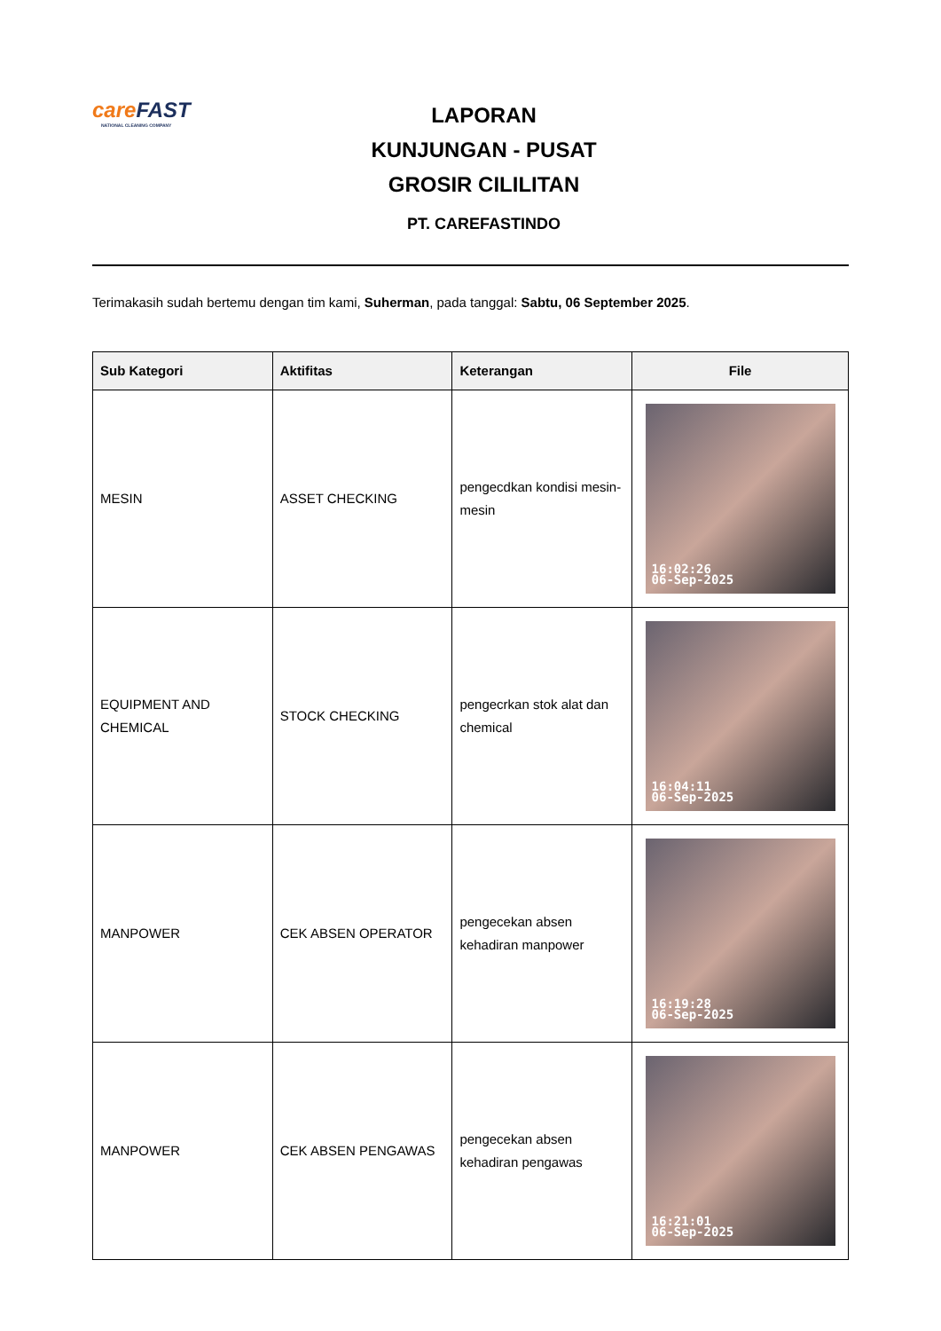care FAST
NATIONAL CLEANING COMPANY
LAPORAN
KUNJUNGAN - PUSAT
GROSIR CILILITAN
PT. CAREFASTINDO
Terimakasih sudah bertemu dengan tim kami, Suherman, pada tanggal: Sabtu, 06 September 2025.
| Sub Kategori | Aktifitas | Keterangan | File |
| --- | --- | --- | --- |
| MESIN | ASSET CHECKING | pengecdkan kondisi mesin-mesin | 16:02:26 06-Sep-2025 |
| EQUIPMENT AND CHEMICAL | STOCK CHECKING | pengecrkan stok alat dan chemical | 16:04:11 06-Sep-2025 |
| MANPOWER | CEK ABSEN OPERATOR | pengecekan absen kehadiran manpower | 16:19:28 06-Sep-2025 |
| MANPOWER | CEK ABSEN PENGAWAS | pengecekan absen kehadiran pengawas | 16:21:01 06-Sep-2025 |